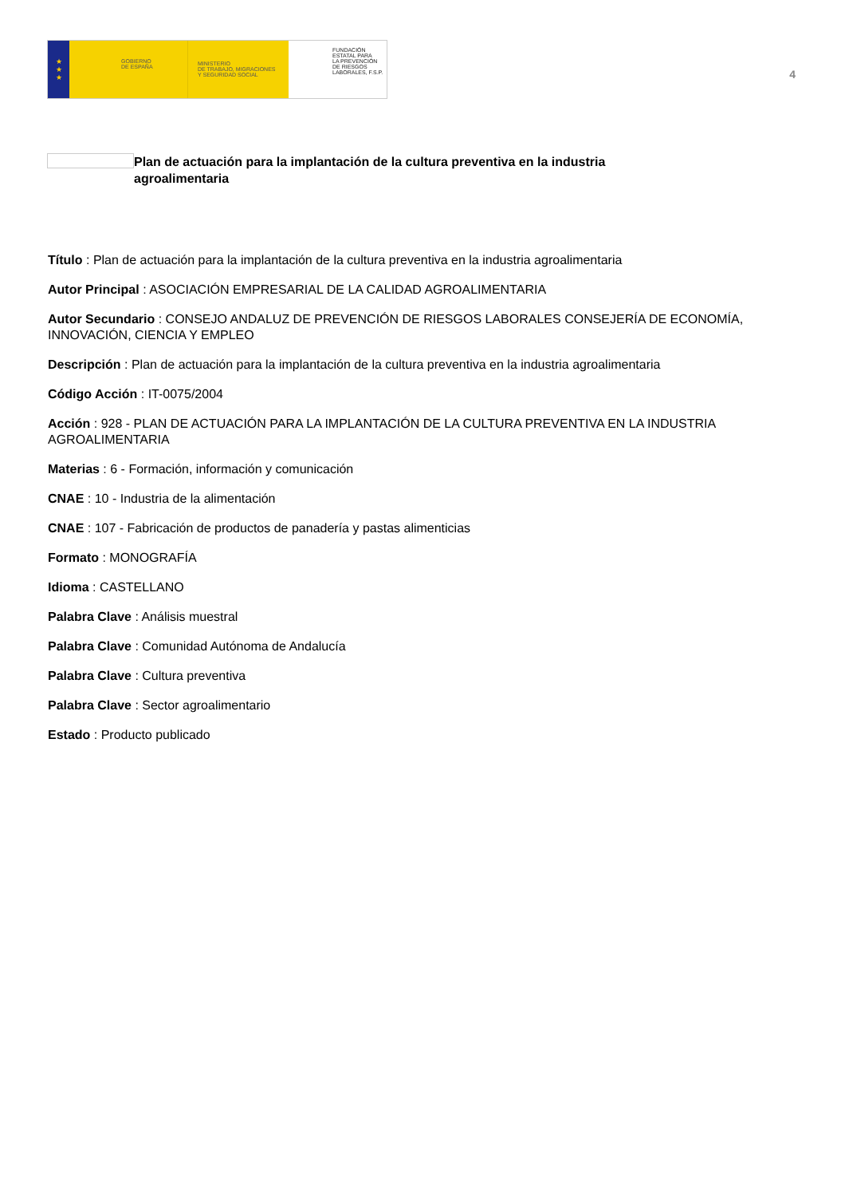★
★
★
GOBIERNO
DE ESPAÑA
MINISTERIO
DE TRABAJO, MIGRACIONES
Y SEGURIDAD SOCIAL
FUNDACIÓN
ESTATAL PARA
LA PREVENCIÓN
DE RIESGOS
LABORALES, F.S.P.
4
Plan de actuación para la implantación de la cultura preventiva en la industria agroalimentaria
Título : Plan de actuación para la implantación de la cultura preventiva en la industria agroalimentaria
Autor Principal : ASOCIACIÓN EMPRESARIAL DE LA CALIDAD AGROALIMENTARIA
Autor Secundario : CONSEJO ANDALUZ DE PREVENCIÓN DE RIESGOS LABORALES CONSEJERÍA DE ECONOMÍA, INNOVACIÓN, CIENCIA Y EMPLEO
Descripción : Plan de actuación para la implantación de la cultura preventiva en la industria agroalimentaria
Código Acción : IT-0075/2004
Acción : 928 - PLAN DE ACTUACIÓN PARA LA IMPLANTACIÓN DE LA CULTURA PREVENTIVA EN LA INDUSTRIA AGROALIMENTARIA
Materias : 6 - Formación, información y comunicación
CNAE : 10 - Industria de la alimentación
CNAE : 107 - Fabricación de productos de panadería y pastas alimenticias
Formato : MONOGRAFÍA
Idioma : CASTELLANO
Palabra Clave : Análisis muestral
Palabra Clave : Comunidad Autónoma de Andalucía
Palabra Clave : Cultura preventiva
Palabra Clave : Sector agroalimentario
Estado : Producto publicado